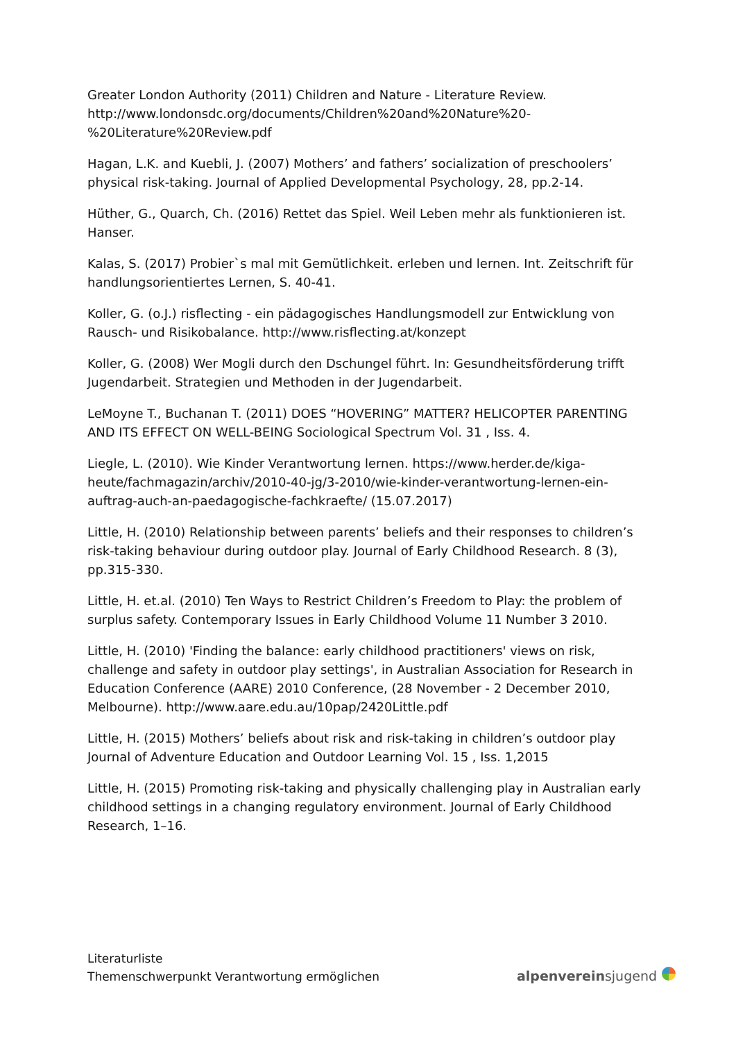Greater London Authority (2011) Children and Nature - Literature Review. http://www.londonsdc.org/documents/Children%20and%20Nature%20-%20Literature%20Review.pdf
Hagan, L.K. and Kuebli, J. (2007) Mothers’ and fathers’ socialization of preschoolers’ physical risk-taking. Journal of Applied Developmental Psychology, 28, pp.2-14.
Hüther, G., Quarch, Ch. (2016) Rettet das Spiel. Weil Leben mehr als funktionieren ist. Hanser.
Kalas, S. (2017) Probier`s mal mit Gemütlichkeit. erleben und lernen. Int. Zeitschrift für handlungsorientiertes Lernen, S. 40-41.
Koller, G. (o.J.) risflecting - ein pädagogisches Handlungsmodell zur Entwicklung von Rausch- und Risikobalance. http://www.risflecting.at/konzept
Koller, G. (2008) Wer Mogli durch den Dschungel führt. In: Gesundheitsförderung trifft Jugendarbeit. Strategien und Methoden in der Jugendarbeit.
LeMoyne T., Buchanan T. (2011) DOES “HOVERING” MATTER? HELICOPTER PARENTING AND ITS EFFECT ON WELL-BEING Sociological Spectrum Vol. 31 , Iss. 4.
Liegle, L. (2010). Wie Kinder Verantwortung lernen. https://www.herder.de/kiga-heute/fachmagazin/archiv/2010-40-jg/3-2010/wie-kinder-verantwortung-lernen-ein-auftrag-auch-an-paedagogische-fachkraefte/ (15.07.2017)
Little, H. (2010) Relationship between parents’ beliefs and their responses to children’s risk-taking behaviour during outdoor play. Journal of Early Childhood Research. 8 (3), pp.315-330.
Little, H. et.al. (2010) Ten Ways to Restrict Children’s Freedom to Play: the problem of surplus safety. Contemporary Issues in Early Childhood Volume 11 Number 3 2010.
Little, H. (2010) 'Finding the balance: early childhood practitioners' views on risk, challenge and safety in outdoor play settings', in Australian Association for Research in Education Conference (AARE) 2010 Conference, (28 November - 2 December 2010, Melbourne). http://www.aare.edu.au/10pap/2420Little.pdf
Little, H. (2015) Mothers’ beliefs about risk and risk-taking in children’s outdoor play Journal of Adventure Education and Outdoor Learning Vol. 15 , Iss. 1,2015
Little, H. (2015) Promoting risk-taking and physically challenging play in Australian early childhood settings in a changing regulatory environment. Journal of Early Childhood Research, 1–16.
Literaturliste
Themenschwerpunkt Verantwortung ermöglichen
alpenvereinsjugend